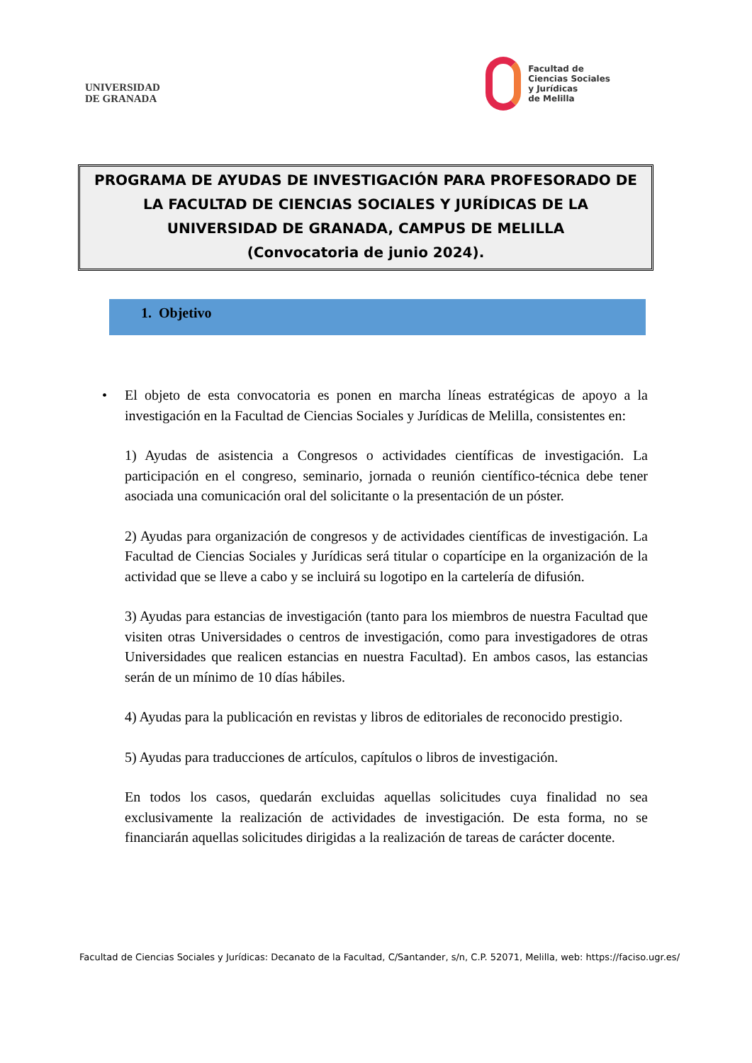UNIVERSIDAD
DE GRANADA
Facultad de
Ciencias Sociales
y Jurídicas
de Melilla
PROGRAMA DE AYUDAS DE INVESTIGACIÓN PARA PROFESORADO DE
LA FACULTAD DE CIENCIAS SOCIALES Y JURÍDICAS DE LA
UNIVERSIDAD DE GRANADA, CAMPUS DE MELILLA
(Convocatoria de junio 2024).
1. Objetivo
• El objeto de esta convocatoria es ponen en marcha líneas estratégicas de apoyo a la investigación en la Facultad de Ciencias Sociales y Jurídicas de Melilla, consistentes en:
1) Ayudas de asistencia a Congresos o actividades científicas de investigación. La participación en el congreso, seminario, jornada o reunión científico-técnica debe tener asociada una comunicación oral del solicitante o la presentación de un póster.
2) Ayudas para organización de congresos y de actividades científicas de investigación. La Facultad de Ciencias Sociales y Jurídicas será titular o copartícipe en la organización de la actividad que se lleve a cabo y se incluirá su logotipo en la cartelería de difusión.
3) Ayudas para estancias de investigación (tanto para los miembros de nuestra Facultad que visiten otras Universidades o centros de investigación, como para investigadores de otras Universidades que realicen estancias en nuestra Facultad). En ambos casos, las estancias serán de un mínimo de 10 días hábiles.
4) Ayudas para la publicación en revistas y libros de editoriales de reconocido prestigio.
5) Ayudas para traducciones de artículos, capítulos o libros de investigación.
En todos los casos, quedarán excluidas aquellas solicitudes cuya finalidad no sea exclusivamente la realización de actividades de investigación. De esta forma, no se financiarán aquellas solicitudes dirigidas a la realización de tareas de carácter docente.
Facultad de Ciencias Sociales y Jurídicas: Decanato de la Facultad, C/Santander, s/n, C.P. 52071, Melilla, web: https://faciso.ugr.es/